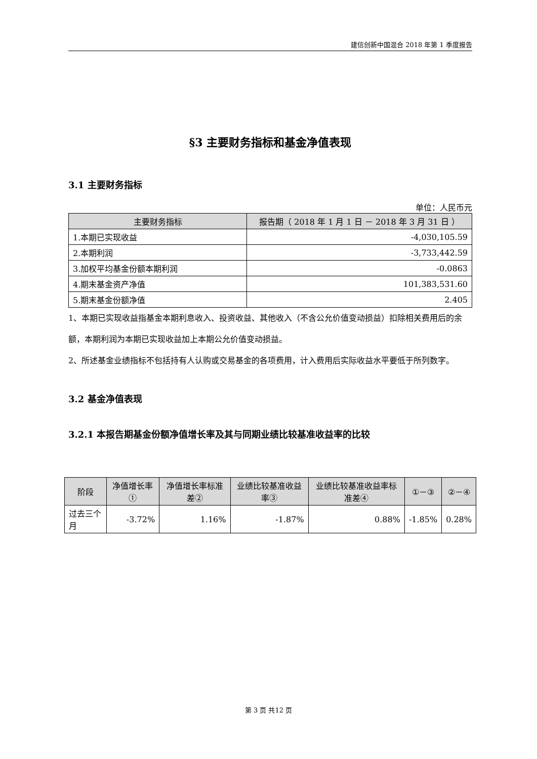建信创新中国混合 2018 年第 1 季度报告
§3 主要财务指标和基金净值表现
3.1 主要财务指标
单位：人民币元
| 主要财务指标 | 报告期（ 2018 年 1 月 1 日 － 2018 年 3 月 31 日 ） |
| --- | --- |
| 1.本期已实现收益 | -4,030,105.59 |
| 2.本期利润 | -3,733,442.59 |
| 3.加权平均基金份额本期利润 | -0.0863 |
| 4.期末基金资产净值 | 101,383,531.60 |
| 5.期末基金份额净值 | 2.405 |
1、本期已实现收益指基金本期利息收入、投资收益、其他收入（不含公允价值变动损益）扣除相关费用后的余额，本期利润为本期已实现收益加上本期公允价值变动损益。
2、所述基金业绩指标不包括持有人认购或交易基金的各项费用，计入费用后实际收益水平要低于所列数字。
3.2 基金净值表现
3.2.1 本报告期基金份额净值增长率及其与同期业绩比较基准收益率的比较
| 阶段 | 净值增长率① | 净值增长率标准差② | 业绩比较基准收益率③ | 业绩比较基准收益率标准差④ | ①－③ | ②－④ |
| --- | --- | --- | --- | --- | --- | --- |
| 过去三个月 | -3.72% | 1.16% | -1.87% | 0.88% | -1.85% | 0.28% |
第 3 页 共12 页